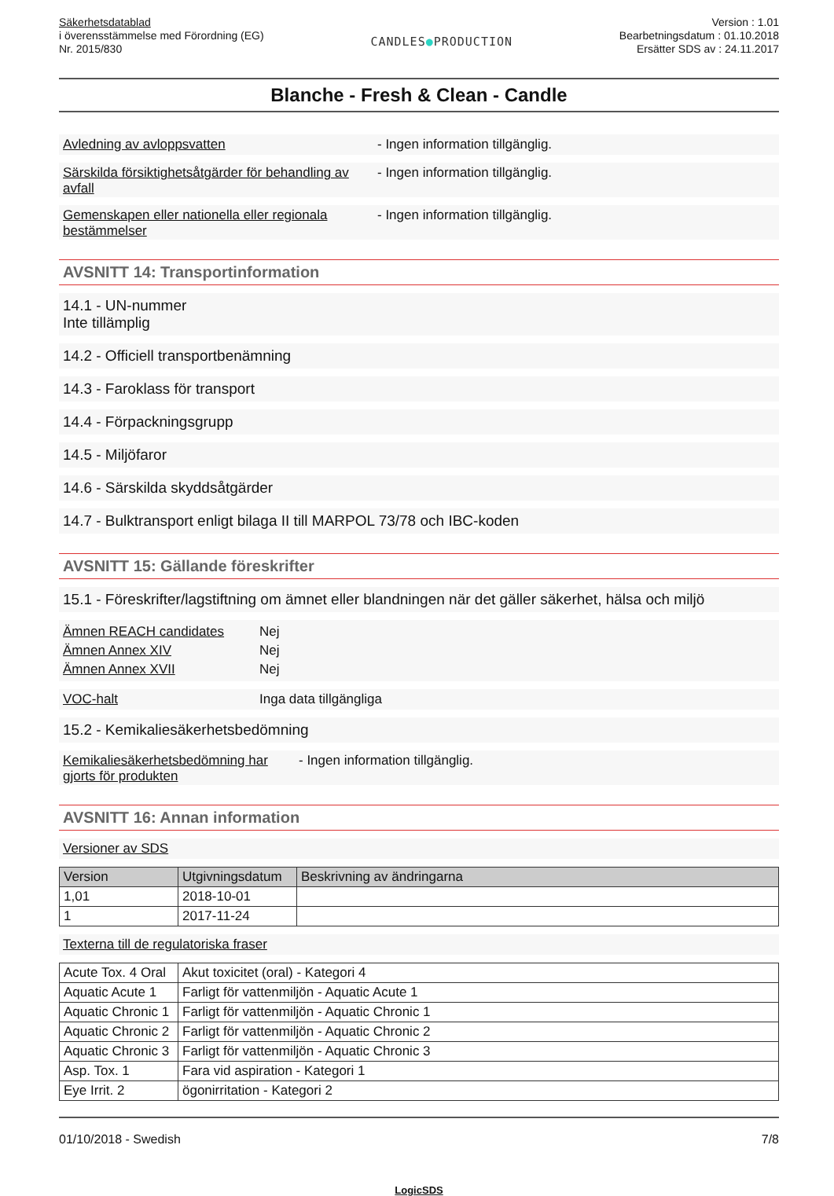Säkerhetsdatablad
i överensstämmelse med Förordning (EG)
Nr. 2015/830
CANDLES●PRODUCTION
Version : 1.01
Bearbetningsdatum : 01.10.2018
Ersätter SDS av : 24.11.2017
Blanche - Fresh & Clean - Candle
Avledning av avloppsvatten - Ingen information tillgänglig.
Särskilda försiktighetsåtgärder för behandling av avfall
- Ingen information tillgänglig.
Gemenskapen eller nationella eller regionala bestämmelser
- Ingen information tillgänglig.
AVSNITT 14: Transportinformation
14.1 - UN-nummer
Inte tillämplig
14.2 - Officiell transportbenämning
14.3 - Faroklass för transport
14.4 - Förpackningsgrupp
14.5 - Miljöfaror
14.6 - Särskilda skyddsåtgärder
14.7 - Bulktransport enligt bilaga II till MARPOL 73/78 och IBC-koden
AVSNITT 15: Gällande föreskrifter
15.1 - Föreskrifter/lagstiftning om ämnet eller blandningen när det gäller säkerhet, hälsa och miljö
Ämnen REACH candidates Nej
Ämnen Annex XIV Nej
Ämnen Annex XVII Nej
VOC-halt Inga data tillgängliga
15.2 - Kemikaliesäkerhetsbedömning
Kemikaliesäkerhetsbedömning har gjorts för produkten
- Ingen information tillgänglig.
AVSNITT 16: Annan information
Versioner av SDS
| Version | Utgivningsdatum | Beskrivning av ändringarna |
| --- | --- | --- |
| 1,01 | 2018-10-01 | |
| 1 | 2017-11-24 | |
Texterna till de regulatoriska fraser
| Acute Tox. 4 Oral | Akut toxicitet (oral) - Kategori 4 |
| Aquatic Acute 1 | Farligt för vattenmiljön - Aquatic Acute 1 |
| Aquatic Chronic 1 | Farligt för vattenmiljön - Aquatic Chronic 1 |
| Aquatic Chronic 2 | Farligt för vattenmiljön - Aquatic Chronic 2 |
| Aquatic Chronic 3 | Farligt för vattenmiljön - Aquatic Chronic 3 |
| Asp. Tox. 1 | Fara vid aspiration - Kategori 1 |
| Eye Irrit. 2 | ögonirritation - Kategori 2 |
01/10/2018 - Swedish 7/8
LogicSDS